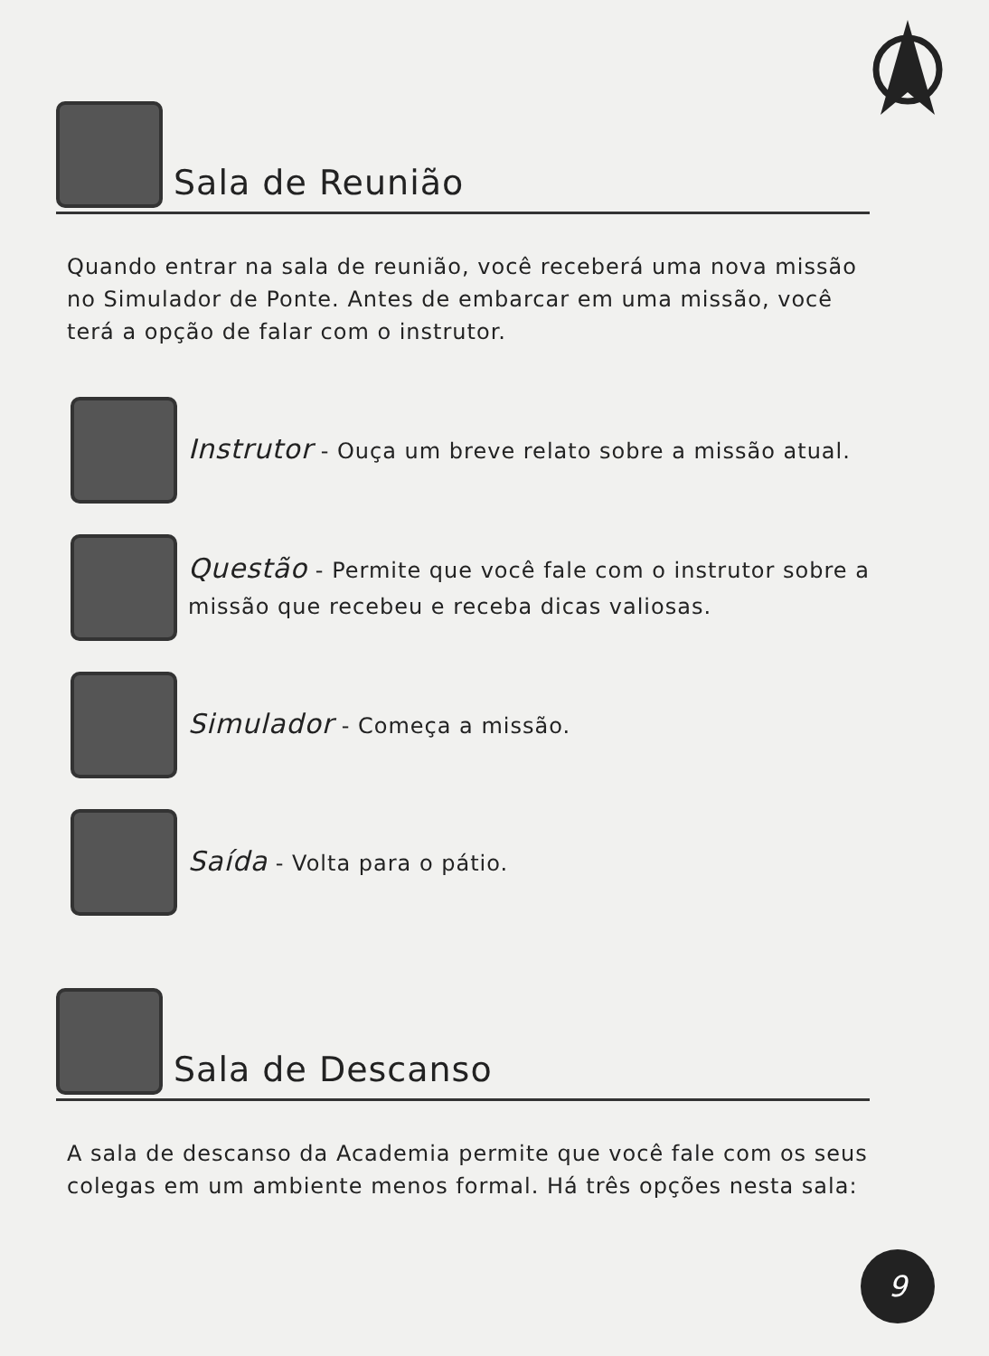Sala de Reunião
Quando entrar na sala de reunião, você receberá uma nova missão no Simulador de Ponte. Antes de embarcar em uma missão, você terá a opção de falar com o instrutor.
Instrutor - Ouça um breve relato sobre a missão atual.
Questão - Permite que você fale com o instrutor sobre a missão que recebeu e receba dicas valiosas.
Simulador - Começa a missão.
Saída - Volta para o pátio.
Sala de Descanso
A sala de descanso da Academia permite que você fale com os seus colegas em um ambiente menos formal. Há três opções nesta sala:
9